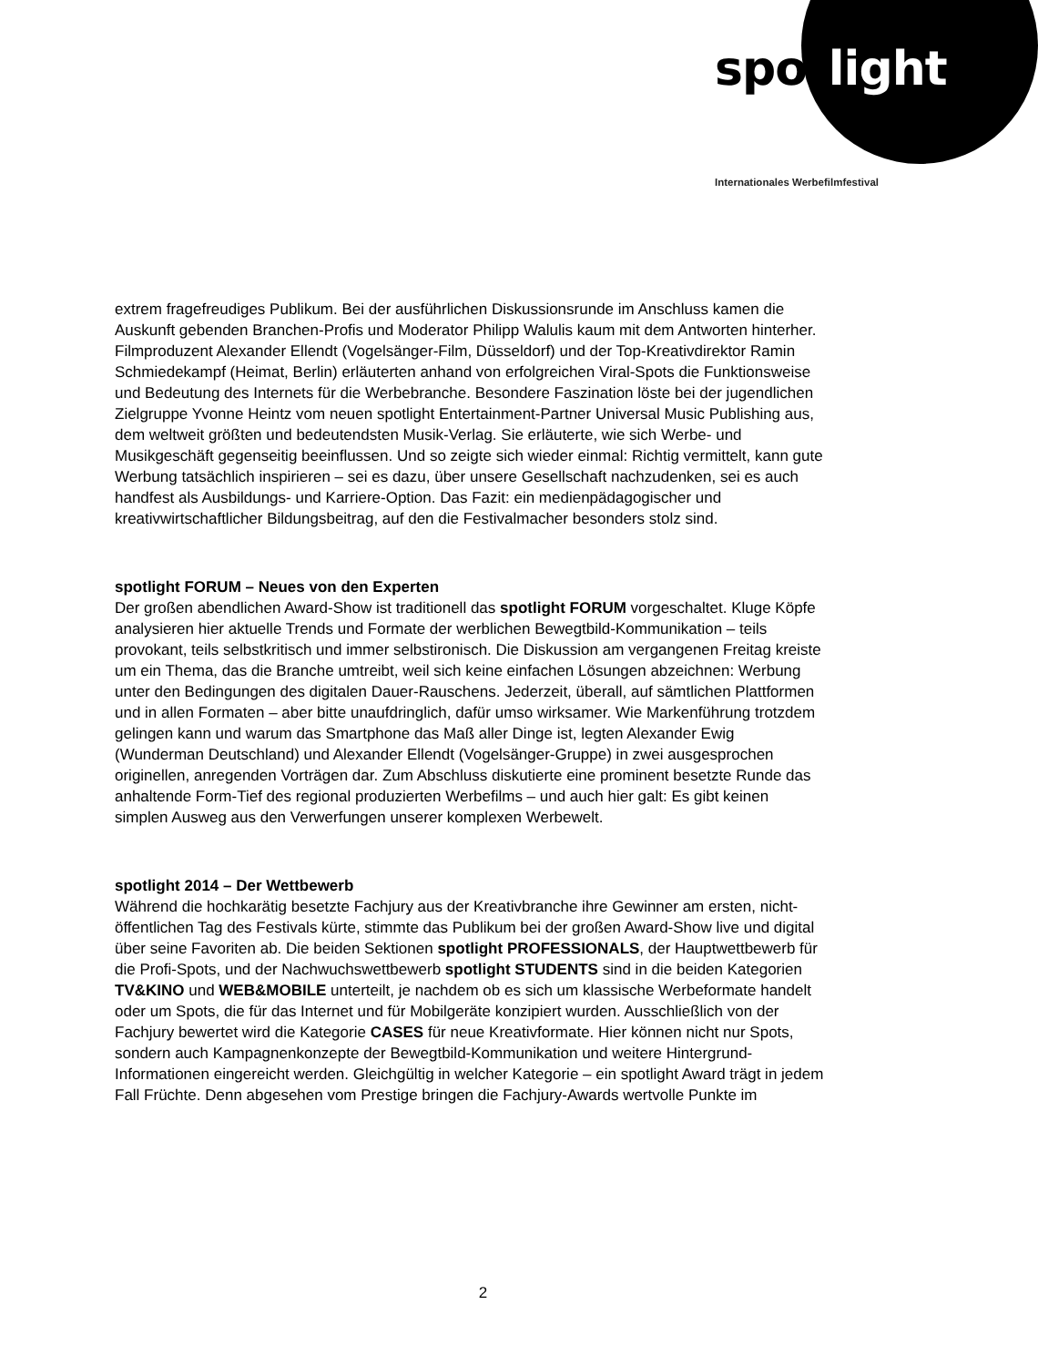spotlight
Internationales Werbefilmfestival
extrem fragefreudiges Publikum. Bei der ausführlichen Diskussionsrunde im Anschluss kamen die Auskunft gebenden Branchen-Profis und Moderator Philipp Walulis kaum mit dem Antworten hinterher. Filmproduzent Alexander Ellendt (Vogelsänger-Film, Düsseldorf) und der Top-Kreativdirektor Ramin Schmiedekampf (Heimat, Berlin) erläuterten anhand von erfolgreichen Viral-Spots die Funktionsweise und Bedeutung des Internets für die Werbebranche. Besondere Faszination löste bei der jugendlichen Zielgruppe Yvonne Heintz vom neuen spotlight Entertainment-Partner Universal Music Publishing aus, dem weltweit größten und bedeutendsten Musik-Verlag. Sie erläuterte, wie sich Werbe- und Musikgeschäft gegenseitig beeinflussen. Und so zeigte sich wieder einmal: Richtig vermittelt, kann gute Werbung tatsächlich inspirieren – sei es dazu, über unsere Gesellschaft nachzudenken, sei es auch handfest als Ausbildungs- und Karriere-Option. Das Fazit: ein medienpädagogischer und kreativwirtschaftlicher Bildungsbeitrag, auf den die Festivalmacher besonders stolz sind.
spotlight FORUM – Neues von den Experten
Der großen abendlichen Award-Show ist traditionell das spotlight FORUM vorgeschaltet. Kluge Köpfe analysieren hier aktuelle Trends und Formate der werblichen Bewegtbild-Kommunikation – teils provokant, teils selbstkritisch und immer selbstironisch. Die Diskussion am vergangenen Freitag kreiste um ein Thema, das die Branche umtreibt, weil sich keine einfachen Lösungen abzeichnen: Werbung unter den Bedingungen des digitalen Dauer-Rauschens. Jederzeit, überall, auf sämtlichen Plattformen und in allen Formaten – aber bitte unaufdringlich, dafür umso wirksamer. Wie Markenführung trotzdem gelingen kann und warum das Smartphone das Maß aller Dinge ist, legten Alexander Ewig (Wunderman Deutschland) und Alexander Ellendt (Vogelsänger-Gruppe) in zwei ausgesprochen originellen, anregenden Vorträgen dar. Zum Abschluss diskutierte eine prominent besetzte Runde das anhaltende Form-Tief des regional produzierten Werbefilms – und auch hier galt: Es gibt keinen simplen Ausweg aus den Verwerfungen unserer komplexen Werbewelt.
spotlight 2014 – Der Wettbewerb
Während die hochkarätig besetzte Fachjury aus der Kreativbranche ihre Gewinner am ersten, nicht-öffentlichen Tag des Festivals kürte, stimmte das Publikum bei der großen Award-Show live und digital über seine Favoriten ab. Die beiden Sektionen spotlight PROFESSIONALS, der Hauptwettbewerb für die Profi-Spots, und der Nachwuchswettbewerb spotlight STUDENTS sind in die beiden Kategorien TV&KINO und WEB&MOBILE unterteilt, je nachdem ob es sich um klassische Werbeformate handelt oder um Spots, die für das Internet und für Mobilgeräte konzipiert wurden. Ausschließlich von der Fachjury bewertet wird die Kategorie CASES für neue Kreativformate. Hier können nicht nur Spots, sondern auch Kampagnenkonzepte der Bewegtbild-Kommunikation und weitere Hintergrund-Informationen eingereicht werden. Gleichgültig in welcher Kategorie – ein spotlight Award trägt in jedem Fall Früchte. Denn abgesehen vom Prestige bringen die Fachjury-Awards wertvolle Punkte im
2